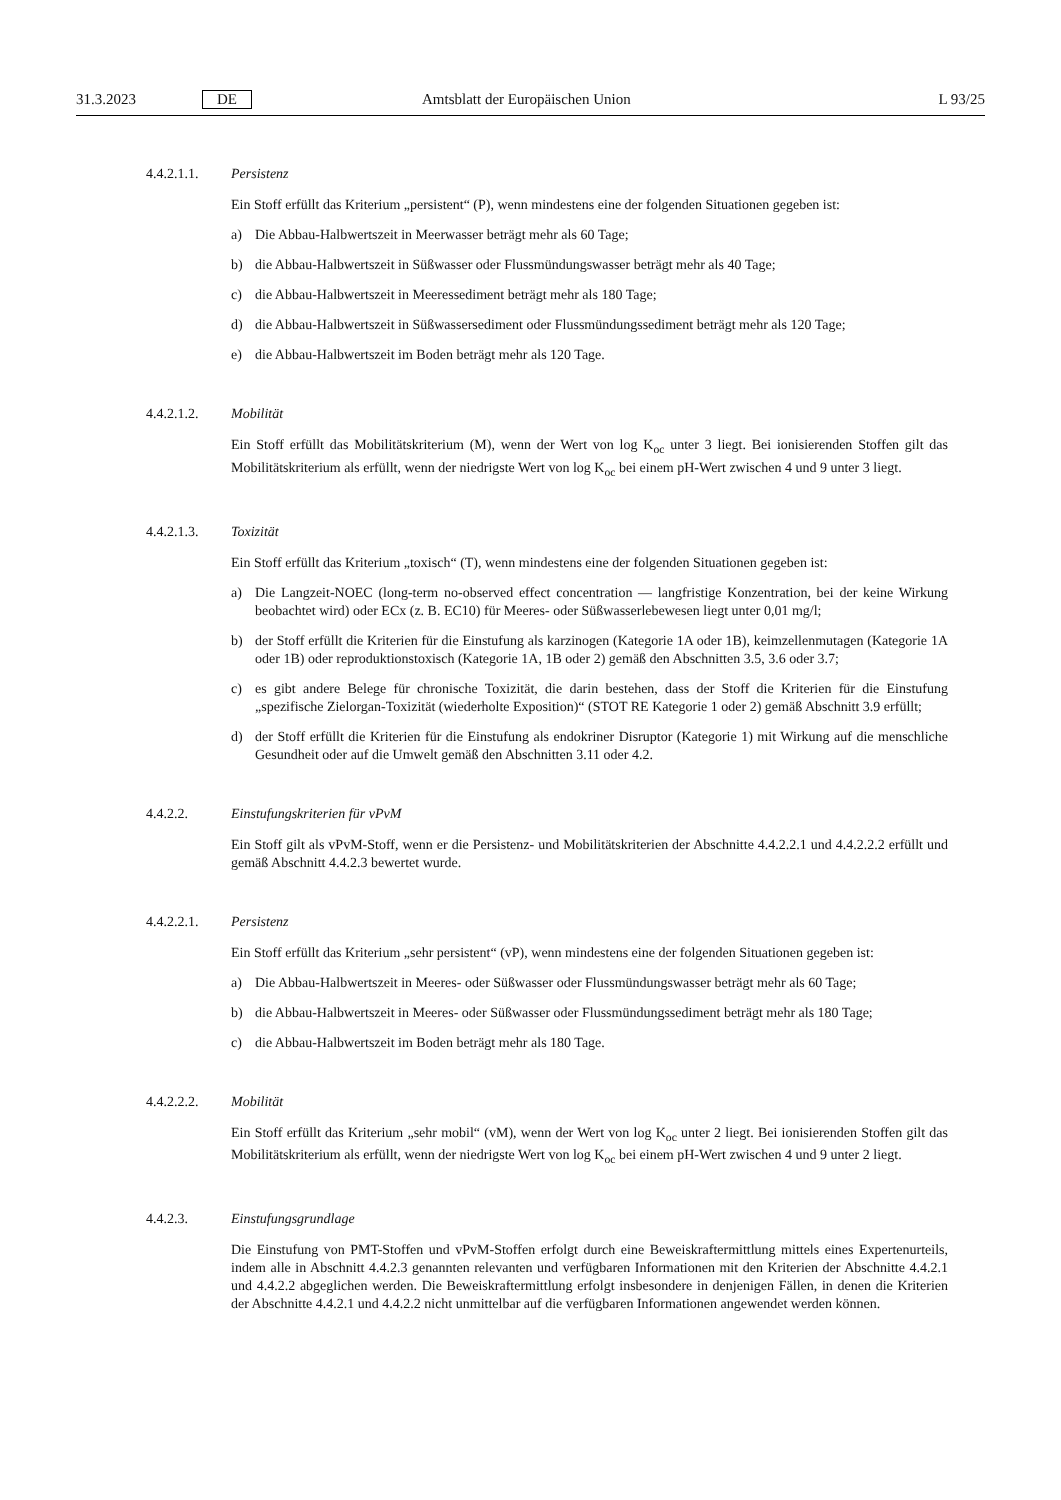31.3.2023 DE Amtsblatt der Europäischen Union L 93/25
4.4.2.1.1. Persistenz
Ein Stoff erfüllt das Kriterium „persistent“ (P), wenn mindestens eine der folgenden Situationen gegeben ist:
a) Die Abbau-Halbwertszeit in Meerwasser beträgt mehr als 60 Tage;
b) die Abbau-Halbwertszeit in Süßwasser oder Flussmündungswasser beträgt mehr als 40 Tage;
c) die Abbau-Halbwertszeit in Meeressediment beträgt mehr als 180 Tage;
d) die Abbau-Halbwertszeit in Süßwassersediment oder Flussmündungssediment beträgt mehr als 120 Tage;
e) die Abbau-Halbwertszeit im Boden beträgt mehr als 120 Tage.
4.4.2.1.2. Mobilität
Ein Stoff erfüllt das Mobilitätskriterium (M), wenn der Wert von log K<sub>oc</sub> unter 3 liegt. Bei ionisierenden Stoffen gilt das Mobilitätskriterium als erfüllt, wenn der niedrigste Wert von log K<sub>oc</sub> bei einem pH-Wert zwischen 4 und 9 unter 3 liegt.
4.4.2.1.3. Toxizität
Ein Stoff erfüllt das Kriterium „toxisch“ (T), wenn mindestens eine der folgenden Situationen gegeben ist:
a) Die Langzeit-NOEC (long-term no-observed effect concentration — langfristige Konzentration, bei der keine Wirkung beobachtet wird) oder ECx (z. B. EC10) für Meeres- oder Süßwasserlebewesen liegt unter 0,01 mg/l;
b) der Stoff erfüllt die Kriterien für die Einstufung als karzinogen (Kategorie 1A oder 1B), keimzellenmutagen (Kategorie 1A oder 1B) oder reproduktionstoxisch (Kategorie 1A, 1B oder 2) gemäß den Abschnitten 3.5, 3.6 oder 3.7;
c) es gibt andere Belege für chronische Toxizität, die darin bestehen, dass der Stoff die Kriterien für die Einstufung „spezifische Zielorgan-Toxizität (wiederholte Exposition)“ (STOT RE Kategorie 1 oder 2) gemäß Abschnitt 3.9 erfüllt;
d) der Stoff erfüllt die Kriterien für die Einstufung als endokriner Disruptor (Kategorie 1) mit Wirkung auf die menschliche Gesundheit oder auf die Umwelt gemäß den Abschnitten 3.11 oder 4.2.
4.4.2.2. Einstufungskriterien für vPvM
Ein Stoff gilt als vPvM-Stoff, wenn er die Persistenz- und Mobilitätskriterien der Abschnitte 4.4.2.2.1 und 4.4.2.2.2 erfüllt und gemäß Abschnitt 4.4.2.3 bewertet wurde.
4.4.2.2.1. Persistenz
Ein Stoff erfüllt das Kriterium „sehr persistent“ (vP), wenn mindestens eine der folgenden Situationen gegeben ist:
a) Die Abbau-Halbwertszeit in Meeres- oder Süßwasser oder Flussmündungswasser beträgt mehr als 60 Tage;
b) die Abbau-Halbwertszeit in Meeres- oder Süßwasser oder Flussmündungssediment beträgt mehr als 180 Tage;
c) die Abbau-Halbwertszeit im Boden beträgt mehr als 180 Tage.
4.4.2.2.2. Mobilität
Ein Stoff erfüllt das Kriterium „sehr mobil“ (vM), wenn der Wert von log K<sub>oc</sub> unter 2 liegt. Bei ionisierenden Stoffen gilt das Mobilitätskriterium als erfüllt, wenn der niedrigste Wert von log K<sub>oc</sub> bei einem pH-Wert zwischen 4 und 9 unter 2 liegt.
4.4.2.3. Einstufungsgrundlage
Die Einstufung von PMT-Stoffen und vPvM-Stoffen erfolgt durch eine Beweiskraftermittlung mittels eines Expertenurteils, indem alle in Abschnitt 4.4.2.3 genannten relevanten und verfügbaren Informationen mit den Kriterien der Abschnitte 4.4.2.1 und 4.4.2.2 abgeglichen werden. Die Beweiskraftermittlung erfolgt insbesondere in denjenigen Fällen, in denen die Kriterien der Abschnitte 4.4.2.1 und 4.4.2.2 nicht unmittelbar auf die verfügbaren Informationen angewendet werden können.